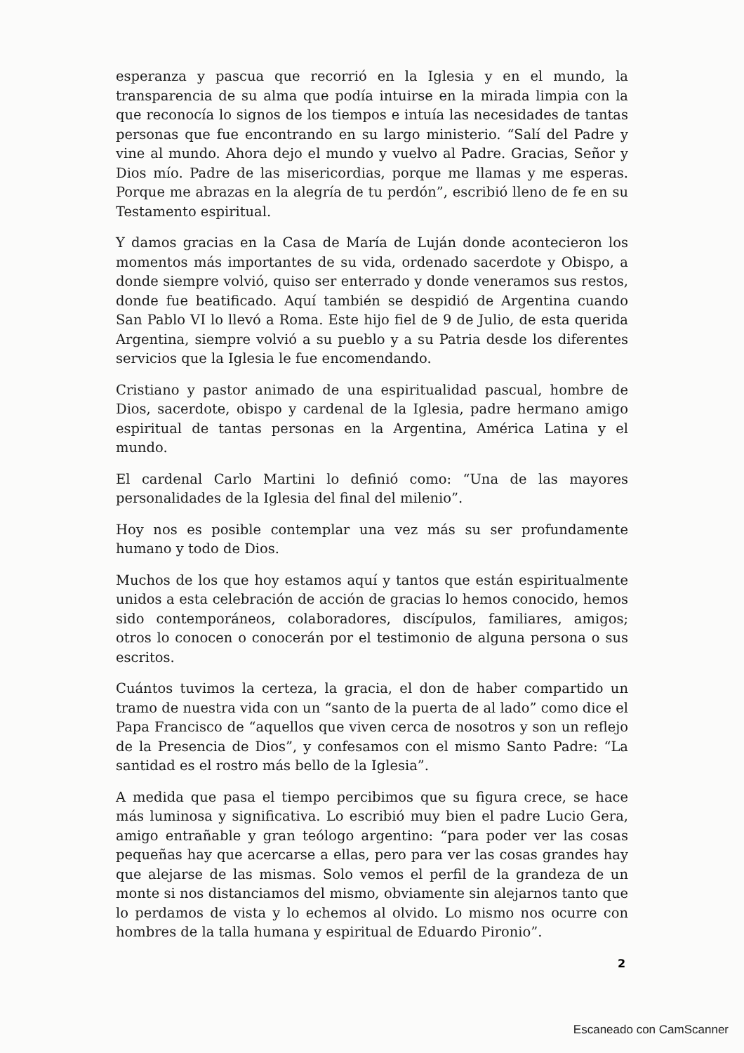esperanza y pascua que recorrió en la Iglesia y en el mundo, la transparencia de su alma que podía intuirse en la mirada limpia con la que reconocía lo signos de los tiempos e intuía las necesidades de tantas personas que fue encontrando en su largo ministerio. “Salí del Padre y vine al mundo. Ahora dejo el mundo y vuelvo al Padre. Gracias, Señor y Dios mío. Padre de las misericordias, porque me llamas y me esperas. Porque me abrazas en la alegría de tu perdón”, escribió lleno de fe en su Testamento espiritual.
Y damos gracias en la Casa de María de Luján donde acontecieron los momentos más importantes de su vida, ordenado sacerdote y Obispo, a donde siempre volvió, quiso ser enterrado y donde veneramos sus restos, donde fue beatificado. Aquí también se despidió de Argentina cuando San Pablo VI lo llevó a Roma. Este hijo fiel de 9 de Julio, de esta querida Argentina, siempre volvió a su pueblo y a su Patria desde los diferentes servicios que la Iglesia le fue encomendando.
Cristiano y pastor animado de una espiritualidad pascual, hombre de Dios, sacerdote, obispo y cardenal de la Iglesia, padre hermano amigo espiritual de tantas personas en la Argentina, América Latina y el mundo.
El cardenal Carlo Martini lo definió como: “Una de las mayores personalidades de la Iglesia del final del milenio”.
Hoy nos es posible contemplar una vez más su ser profundamente humano y todo de Dios.
Muchos de los que hoy estamos aquí y tantos que están espiritualmente unidos a esta celebración de acción de gracias lo hemos conocido, hemos sido contemporáneos, colaboradores, discípulos, familiares, amigos; otros lo conocen o conocerán por el testimonio de alguna persona o sus escritos.
Cuántos tuvimos la certeza, la gracia, el don de haber compartido un tramo de nuestra vida con un “santo de la puerta de al lado” como dice el Papa Francisco de “aquellos que viven cerca de nosotros y son un reflejo de la Presencia de Dios”, y confesamos con el mismo Santo Padre: “La santidad es el rostro más bello de la Iglesia”.
A medida que pasa el tiempo percibimos que su figura crece, se hace más luminosa y significativa. Lo escribió muy bien el padre Lucio Gera, amigo entrañable y gran teólogo argentino: “para poder ver las cosas pequeñas hay que acercarse a ellas, pero para ver las cosas grandes hay que alejarse de las mismas. Solo vemos el perfil de la grandeza de un monte si nos distanciamos del mismo, obviamente sin alejarnos tanto que lo perdamos de vista y lo echemos al olvido. Lo mismo nos ocurre con hombres de la talla humana y espiritual de Eduardo Pironio”.
2
Escaneado con CamScanner